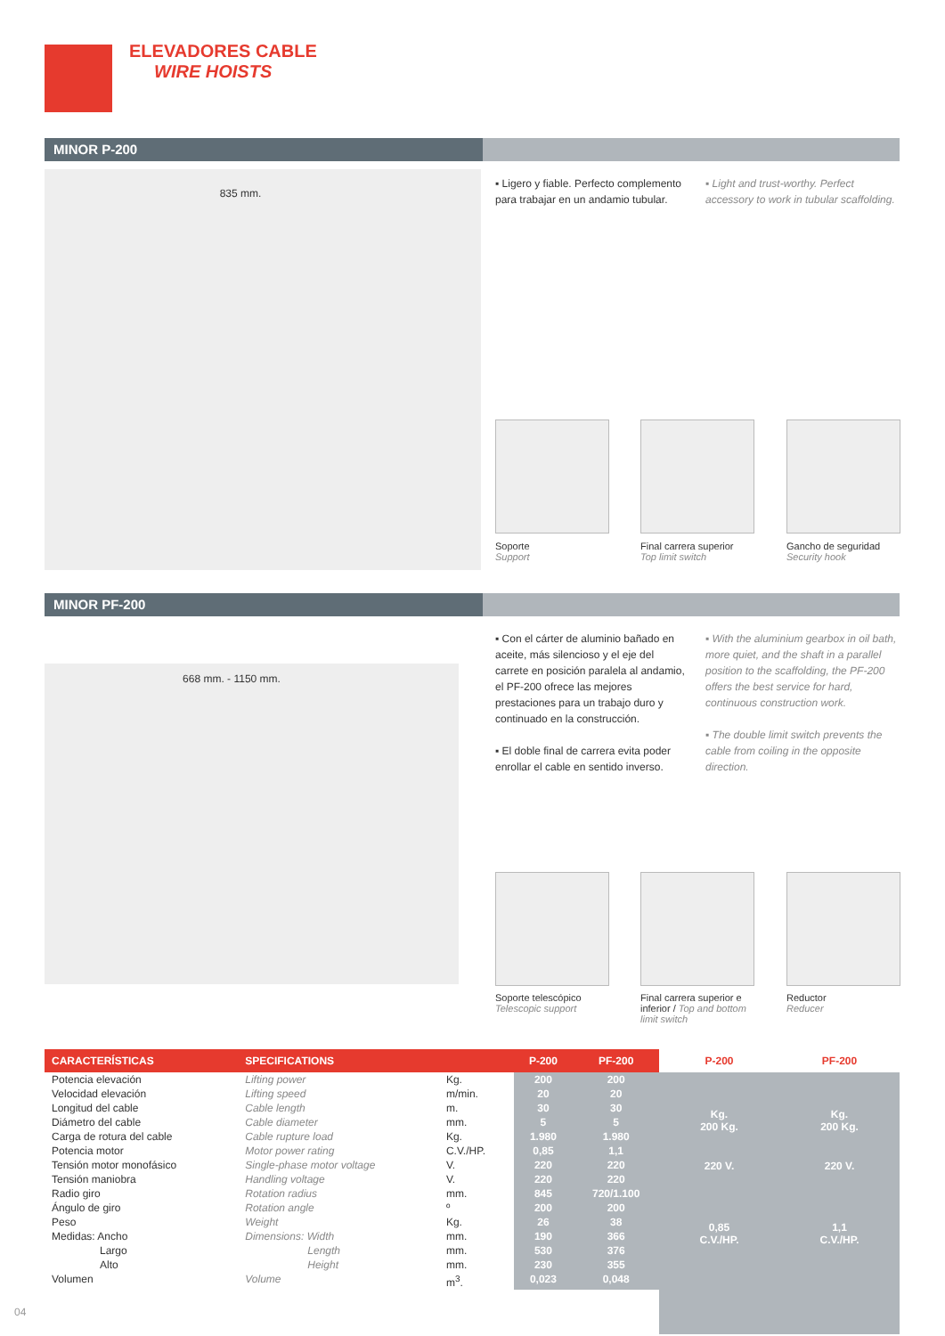ELEVADORES CABLE
WIRE HOISTS
MINOR P-200
835 mm.
▪ Ligero y fiable. Perfecto complemento para trabajar en un andamio tubular.
▪ Light and trust-worthy. Perfect accessory to work in tubular scaffolding.
Soporte
Support
Final carrera superior
Top limit switch
Gancho de seguridad
Security hook
MINOR PF-200
668 mm. - 1150 mm.
▪ Con el cárter de aluminio bañado en aceite, más silencioso y el eje del carrete en posición paralela al andamio, el PF-200 ofrece las mejores prestaciones para un trabajo duro y continuado en la construcción.
▪ El doble final de carrera evita poder enrollar el cable en sentido inverso.
▪ With the aluminium gearbox in oil bath, more quiet, and the shaft in a parallel position to the scaffolding, the PF-200 offers the best service for hard, continuous construction work.
▪ The double limit switch prevents the cable from coiling in the opposite direction.
Soporte telescópico
Telescopic support
Final carrera superior e inferior / Top and bottom limit switch
Reductor
Reducer
| CARACTERÍSTICAS | SPECIFICATIONS | | P-200 | PF-200 |
| --- | --- | --- | --- | --- |
| Potencia elevación | Lifting power | Kg. | 200 | 200 |
| Velocidad elevación | Lifting speed | m/min. | 20 | 20 |
| Longitud del cable | Cable length | m. | 30 | 30 |
| Diámetro del cable | Cable diameter | mm. | 5 | 5 |
| Carga de rotura del cable | Cable rupture load | Kg. | 1.980 | 1.980 |
| Potencia motor | Motor power rating | C.V./HP. | 0,85 | 1,1 |
| Tensión motor monofásico | Single-phase motor voltage | V. | 220 | 220 |
| Tensión maniobra | Handling voltage | V. | 220 | 220 |
| Radio giro | Rotation radius | mm. | 845 | 720/1.100 |
| Ángulo de giro | Rotation angle | º | 200 | 200 |
| Peso | Weight | Kg. | 26 | 38 |
| Medidas: Ancho | Dimensions: Width | mm. | 190 | 366 |
| Largo | Length | mm. | 530 | 376 |
| Alto | Height | mm. | 230 | 355 |
| Volumen | Volume | m<sup>3</sup>. | 0,023 | 0,048 |
P-200 PF-200
Kg.
200 Kg.
Kg.
200 Kg.
220 V. 220 V.
0,85
C.V./HP.
1,1
C.V./HP.
04